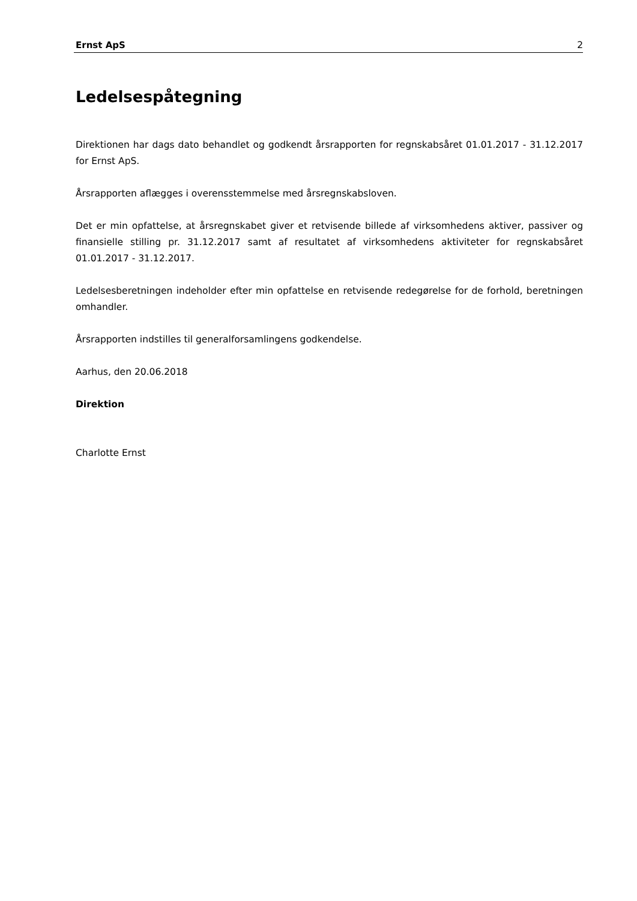Ernst ApS 2
Ledelsespåtegning
Direktionen har dags dato behandlet og godkendt årsrapporten for regnskabsåret 01.01.2017 - 31.12.2017 for Ernst ApS.
Årsrapporten aflægges i overensstemmelse med årsregnskabsloven.
Det er min opfattelse, at årsregnskabet giver et retvisende billede af virksomhedens aktiver, passiver og finansielle stilling pr. 31.12.2017 samt af resultatet af virksomhedens aktiviteter for regnskabsåret 01.01.2017 - 31.12.2017.
Ledelsesberetningen indeholder efter min opfattelse en retvisende redegørelse for de forhold, beretningen omhandler.
Årsrapporten indstilles til generalforsamlingens godkendelse.
Aarhus, den 20.06.2018
Direktion
Charlotte Ernst